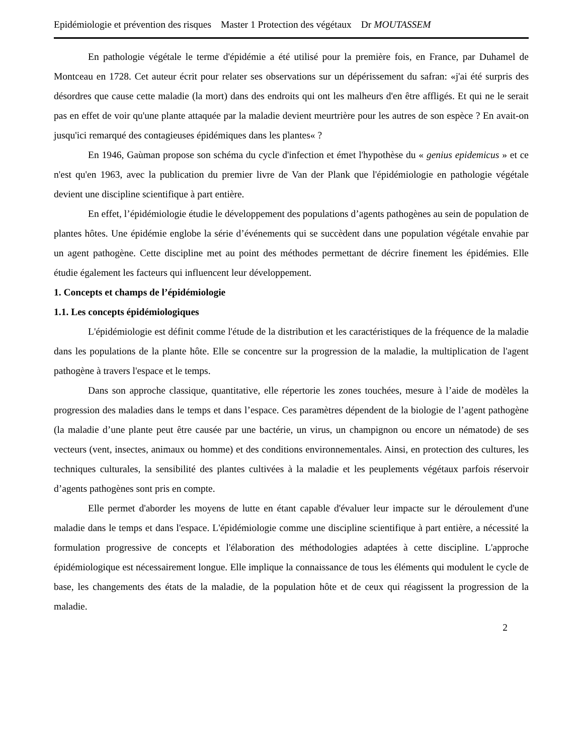Epidémiologie et prévention des risques Master 1 Protection des végétaux Dr MOUTASSEM
En pathologie végétale le terme d'épidémie a été utilisé pour la première fois, en France, par Duhamel de Montceau en 1728. Cet auteur écrit pour relater ses observations sur un dépérissement du safran: «j'ai été surpris des désordres que cause cette maladie (la mort) dans des endroits qui ont les malheurs d'en être affligés. Et qui ne le serait pas en effet de voir qu'une plante attaquée par la maladie devient meurtrière pour les autres de son espèce ? En avait-on jusqu'ici remarqué des contagieuses épidémiques dans les plantes« ?
En 1946, Gaùman propose son schéma du cycle d'infection et émet l'hypothèse du « genius epidemicus » et ce n'est qu'en 1963, avec la publication du premier livre de Van der Plank que l'épidémiologie en pathologie végétale devient une discipline scientifique à part entière.
En effet, l’épidémiologie étudie le développement des populations d’agents pathogènes au sein de population de plantes hôtes. Une épidémie englobe la série d’événements qui se succèdent dans une population végétale envahie par un agent pathogène. Cette discipline met au point des méthodes permettant de décrire finement les épidémies. Elle étudie également les facteurs qui influencent leur développement.
1. Concepts et champs de l’épidémiologie
1.1. Les concepts épidémiologiques
L'épidémiologie est définit comme l'étude de la distribution et les caractéristiques de la fréquence de la maladie dans les populations de la plante hôte. Elle se concentre sur la progression de la maladie, la multiplication de l'agent pathogène à travers l'espace et le temps.
Dans son approche classique, quantitative, elle répertorie les zones touchées, mesure à l’aide de modèles la progression des maladies dans le temps et dans l’espace. Ces paramètres dépendent de la biologie de l’agent pathogène (la maladie d’une plante peut être causée par une bactérie, un virus, un champignon ou encore un nématode) de ses vecteurs (vent, insectes, animaux ou homme) et des conditions environnementales. Ainsi, en protection des cultures, les techniques culturales, la sensibilité des plantes cultivées à la maladie et les peuplements végétaux parfois réservoir d’agents pathogènes sont pris en compte.
Elle permet d'aborder les moyens de lutte en étant capable d'évaluer leur impacte sur le déroulement d'une maladie dans le temps et dans l'espace. L'épidémiologie comme une discipline scientifique à part entière, a nécessité la formulation progressive de concepts et l'élaboration des méthodologies adaptées à cette discipline. L'approche épidémiologique est nécessairement longue. Elle implique la connaissance de tous les éléments qui modulent le cycle de base, les changements des états de la maladie, de la population hôte et de ceux qui réagissent la progression de la maladie.
2